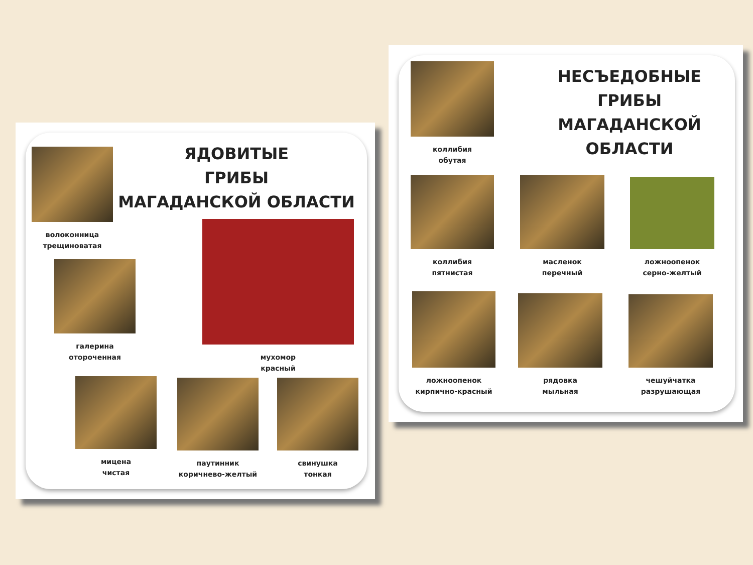ЯДОВИТЫЕ
ГРИБЫ
МАГАДАНСКОЙ ОБЛАСТИ
волоконница
трещиноватая
галерина
отороченная
мухомор
красный
мицена
чистая
паутинник
коричнево-желтый
свинушка
тонкая
НЕСЪЕДОБНЫЕ
ГРИБЫ
МАГАДАНСКОЙ
ОБЛАСТИ
коллибия
обутая
коллибия
пятнистая
масленок
перечный
ложноопенок
серно-желтый
ложноопенок
кирпично-красный
рядовка
мыльная
чешуйчатка
разрушающая